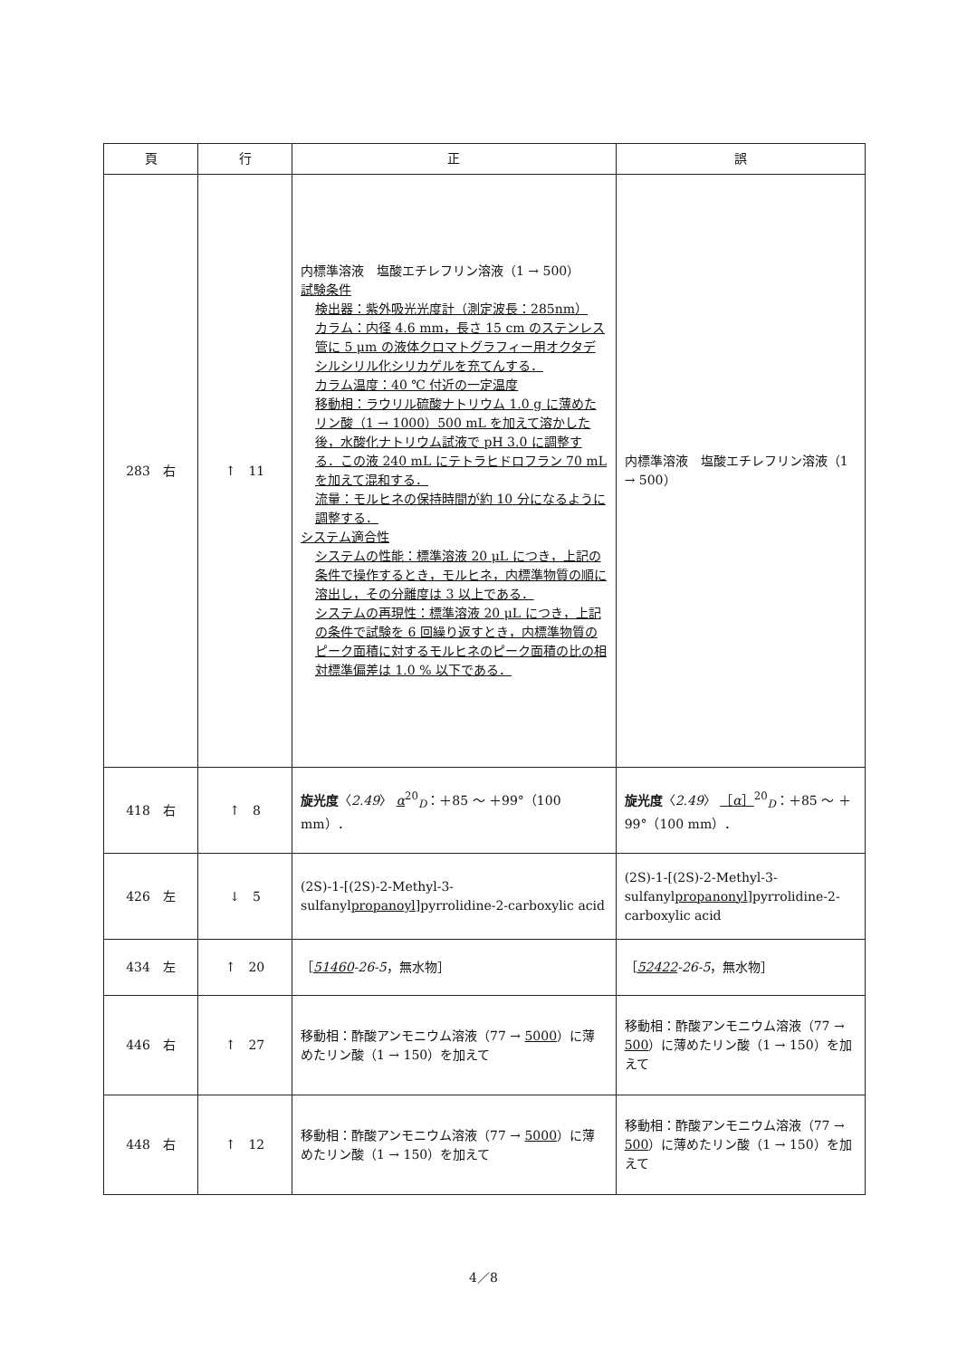| 頁 | 行 | 正 | 誤 |
| --- | --- | --- | --- |
| 283 右 | ↑ 11 | 内標準溶液 塩酸エチレフリン溶液（1 → 500） 試験条件 検出器：紫外吸光光度計（測定波長：285nm） カラム：内径 4.6 mm，長さ 15 cm のステンレス管に 5 μm の液体クロマトグラフィー用オクタデシルシリル化シリカゲルを充てんする． カラム温度：40 ℃ 付近の一定温度 移動相：ラウリル硫酸ナトリウム 1.0 g に薄めたリン酸（1 → 1000）500 mL を加えて溶かした後，水酸化ナトリウム試液で pH 3.0 に調整する．この液 240 mL にテトラヒドロフラン 70 mL を加えて混和する． 流量：モルヒネの保持時間が約 10 分になるように調整する． システム適合性 システムの性能：標準溶液 20 μL につき，上記の条件で操作するとき，モルヒネ，内標準物質の順に溶出し，その分離度は 3 以上である． システムの再現性：標準溶液 20 μL につき，上記の条件で試験を 6 回繰り返すとき，内標準物質のピーク面積に対するモルヒネのピーク面積の比の相対標準偏差は 1.0 % 以下である． | 内標準溶液 塩酸エチレフリン溶液（1 → 500） |
| 418 右 | ↑ 8 | 旋光度 〈 2.49 〉 α<sup>20</sup><sub>D</sub>：＋85 ～ ＋99°（100 mm）． | 旋光度 〈 2.49 〉 ［ α ］<sup>20</sup><sub>D</sub>：＋85 ～ ＋99°（100 mm）． |
| 426 左 | ↓ 5 | (2S)-1-[(2S)-2-Methyl-3-sulfanyl propanoyl ]pyrrolidine-2-carboxylic acid | (2S)-1-[(2S)-2-Methyl-3-sulfanyl propanonyl ]pyrrolidine-2-carboxylic acid |
| 434 左 | ↑ 20 | ［ 51460 -26-5 ，無水物］ | ［ 52422 -26-5 ，無水物］ |
| 446 右 | ↑ 27 | 移動相：酢酸アンモニウム溶液（77 → 5000 ）に薄めたリン酸（1 → 150）を加えて | 移動相：酢酸アンモニウム溶液（77 → 500 ）に薄めたリン酸（1 → 150）を加えて |
| 448 右 | ↑ 12 | 移動相：酢酸アンモニウム溶液（77 → 5000 ）に薄めたリン酸（1 → 150）を加えて | 移動相：酢酸アンモニウム溶液（77 → 500 ）に薄めたリン酸（1 → 150）を加えて |
4／8